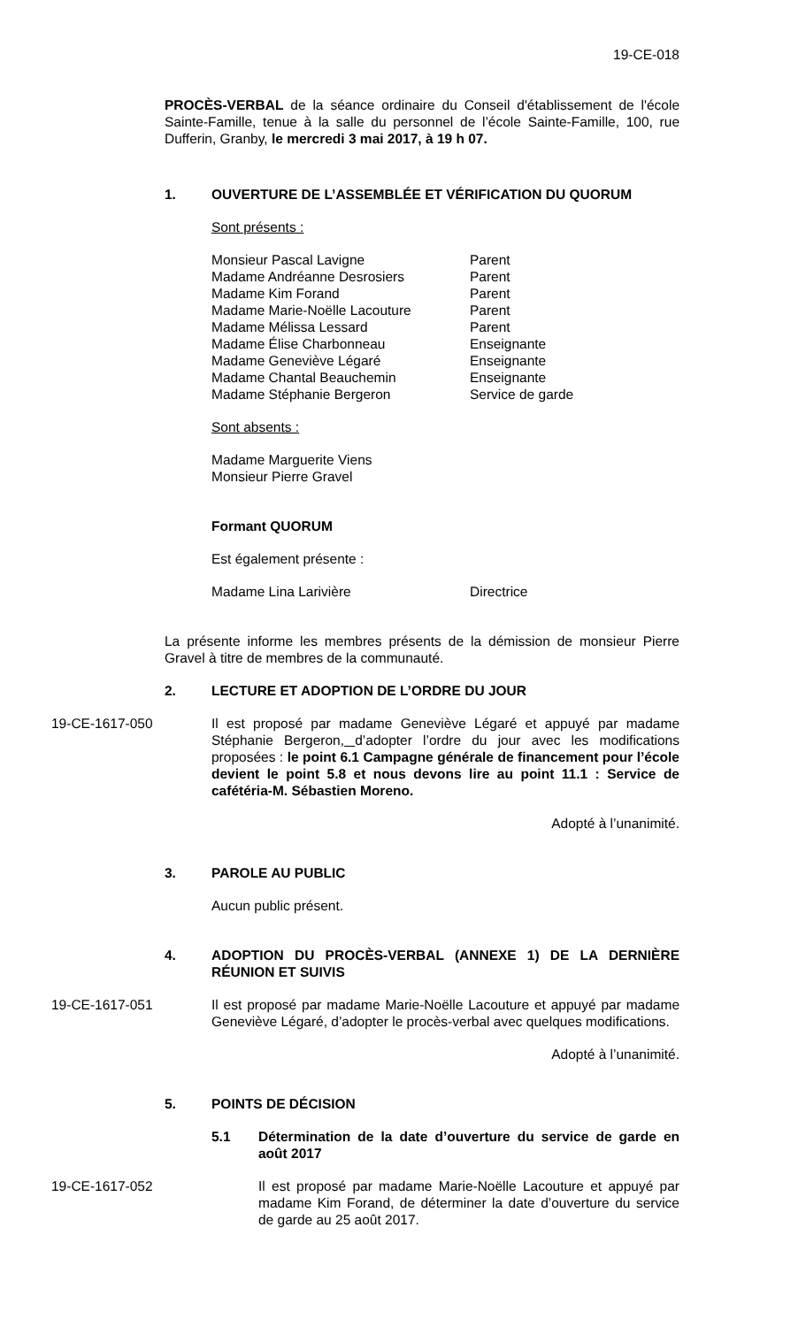19-CE-018
PROCÈS-VERBAL de la séance ordinaire du Conseil d'établissement de l'école Sainte-Famille, tenue à la salle du personnel de l’école Sainte-Famille, 100, rue Dufferin, Granby, le mercredi 3 mai 2017, à 19 h 07.
1. OUVERTURE DE L’ASSEMBLÉE ET VÉRIFICATION DU QUORUM
Sont présents :
Monsieur Pascal Lavigne Parent
Madame Andréanne Desrosiers Parent
Madame Kim Forand Parent
Madame Marie-Noëlle Lacouture Parent
Madame Mélissa Lessard Parent
Madame Élise Charbonneau Enseignante
Madame Geneviève Légaré Enseignante
Madame Chantal Beauchemin Enseignante
Madame Stéphanie Bergeron Service de garde
Sont absents :
Madame Marguerite Viens
Monsieur Pierre Gravel
Formant QUORUM
Est également présente :
Madame Lina Larivière Directrice
La présente informe les membres présents de la démission de monsieur Pierre Gravel à titre de membres de la communauté.
2. LECTURE ET ADOPTION DE L’ORDRE DU JOUR
19-CE-1617-050 Il est proposé par madame Geneviève Légaré et appuyé par madame Stéphanie Bergeron, d’adopter l’ordre du jour avec les modifications proposées : le point 6.1 Campagne générale de financement pour l’école devient le point 5.8 et nous devons lire au point 11.1 : Service de cafétéria-M. Sébastien Moreno.
Adopté à l’unanimité.
3. PAROLE AU PUBLIC
Aucun public présent.
4. ADOPTION DU PROCÈS-VERBAL (ANNEXE 1) DE LA DERNIÈRE RÉUNION ET SUIVIS
19-CE-1617-051 Il est proposé par madame Marie-Noëlle Lacouture et appuyé par madame Geneviève Légaré, d’adopter le procès-verbal avec quelques modifications.
Adopté à l’unanimité.
5. POINTS DE DÉCISION
5.1 Détermination de la date d’ouverture du service de garde en août 2017
19-CE-1617-052 Il est proposé par madame Marie-Noëlle Lacouture et appuyé par madame Kim Forand, de déterminer la date d’ouverture du service de garde au 25 août 2017.